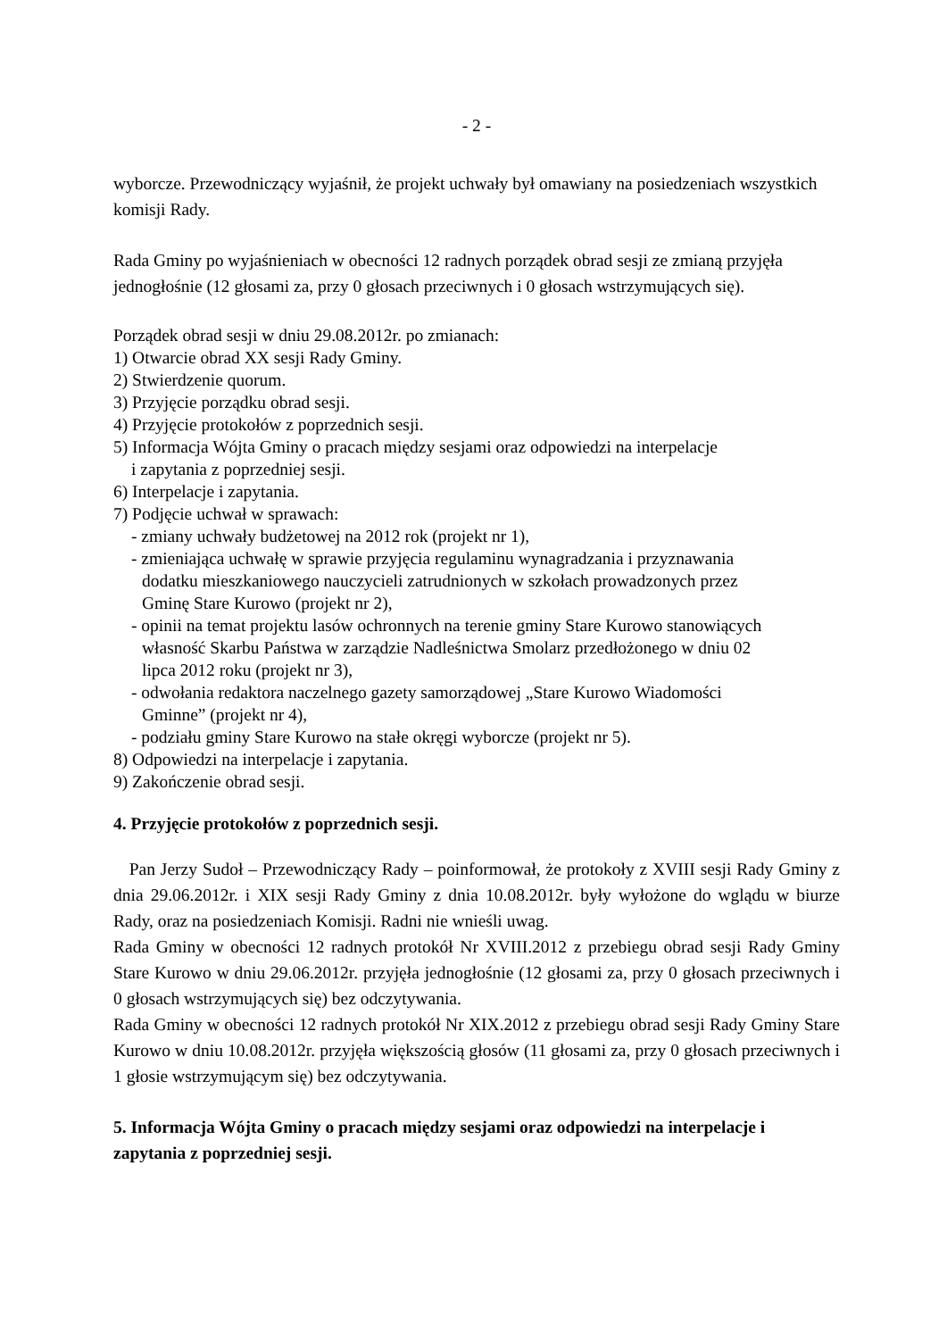- 2 -
wyborcze. Przewodniczący wyjaśnił, że projekt uchwały był omawiany na posiedzeniach wszystkich komisji Rady.
Rada Gminy po wyjaśnieniach w obecności 12 radnych porządek obrad sesji ze zmianą przyjęła jednogłośnie (12 głosami za, przy 0 głosach przeciwnych i 0 głosach wstrzymujących się).
Porządek obrad sesji w dniu 29.08.2012r. po zmianach:
1) Otwarcie obrad XX sesji Rady Gminy.
2) Stwierdzenie quorum.
3) Przyjęcie porządku obrad sesji.
4) Przyjęcie protokołów z poprzednich sesji.
5) Informacja Wójta Gminy o pracach między sesjami oraz odpowiedzi na interpelacje
i zapytania z poprzedniej sesji.
6) Interpelacje i zapytania.
7) Podjęcie uchwał w sprawach:
- zmiany uchwały budżetowej na 2012 rok (projekt nr 1),
- zmieniająca uchwałę w sprawie przyjęcia regulaminu wynagradzania i przyznawania
dodatku mieszkaniowego nauczycieli zatrudnionych w szkołach prowadzonych przez
Gminę Stare Kurowo (projekt nr 2),
- opinii na temat projektu lasów ochronnych na terenie gminy Stare Kurowo stanowiących
własność Skarbu Państwa w zarządzie Nadleśnictwa Smolarz przedłożonego w dniu 02
lipca 2012 roku (projekt nr 3),
- odwołania redaktora naczelnego gazety samorządowej „Stare Kurowo Wiadomości
Gminne” (projekt nr 4),
- podziału gminy Stare Kurowo na stałe okręgi wyborcze (projekt nr 5).
8) Odpowiedzi na interpelacje i zapytania.
9) Zakończenie obrad sesji.
4. Przyjęcie protokołów z poprzednich sesji.
Pan Jerzy Sudoł – Przewodniczący Rady – poinformował, że protokoły z XVIII sesji Rady Gminy z dnia 29.06.2012r. i XIX sesji Rady Gminy z dnia 10.08.2012r. były wyłożone do wglądu w biurze Rady, oraz na posiedzeniach Komisji. Radni nie wnieśli uwag.
Rada Gminy w obecności 12 radnych protokół Nr XVIII.2012 z przebiegu obrad sesji Rady Gminy Stare Kurowo w dniu 29.06.2012r. przyjęła jednogłośnie (12 głosami za, przy 0 głosach przeciwnych i 0 głosach wstrzymujących się) bez odczytywania.
Rada Gminy w obecności 12 radnych protokół Nr XIX.2012 z przebiegu obrad sesji Rady Gminy Stare Kurowo w dniu 10.08.2012r. przyjęła większością głosów (11 głosami za, przy 0 głosach przeciwnych i 1 głosie wstrzymującym się) bez odczytywania.
5. Informacja Wójta Gminy o pracach między sesjami oraz odpowiedzi na interpelacje i zapytania z poprzedniej sesji.